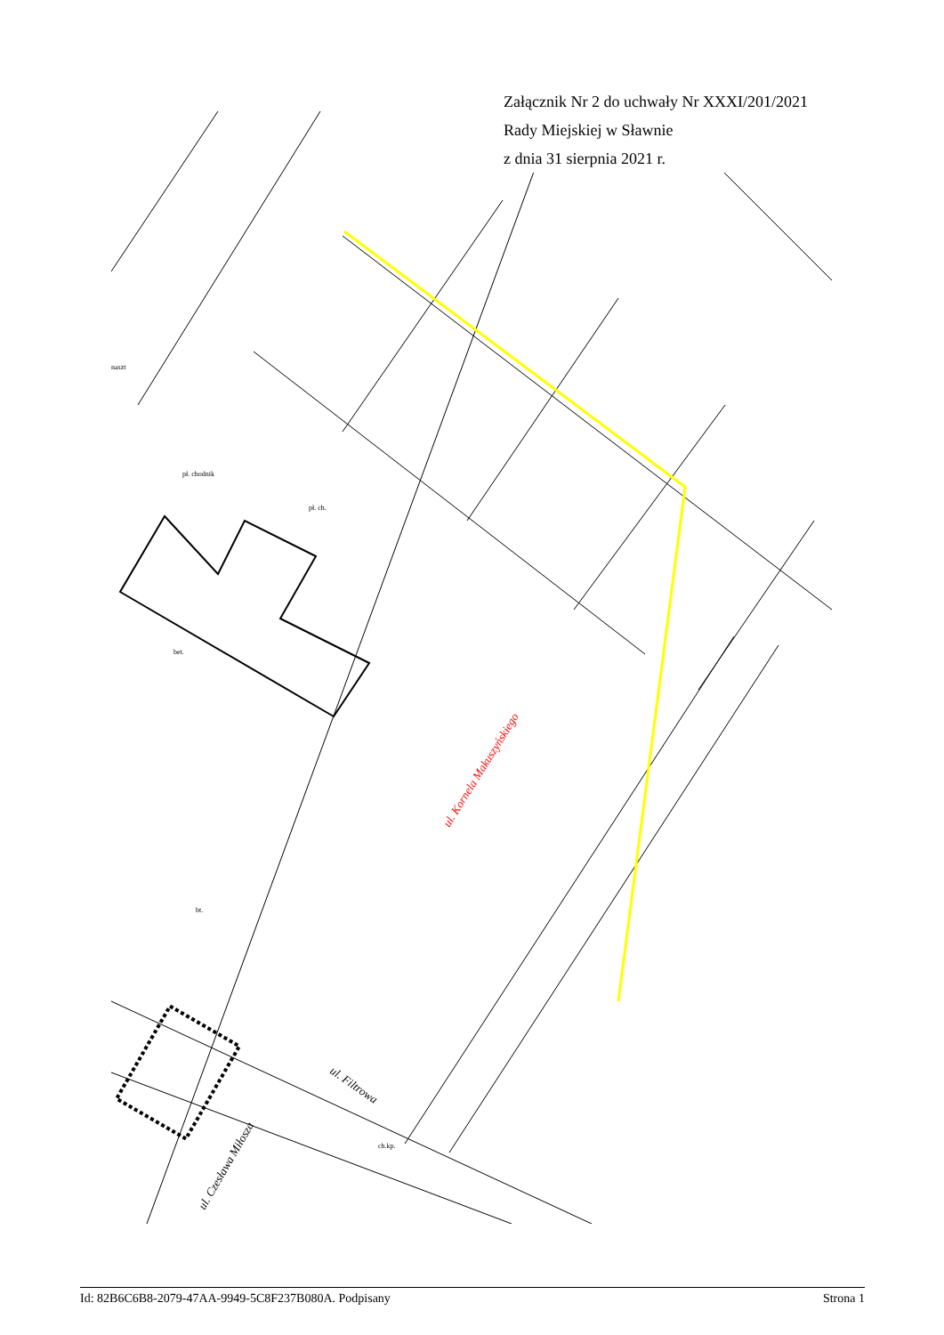Załącznik Nr 2 do uchwały Nr XXXI/201/2021
Rady Miejskiej w Sławnie
z dnia 31 sierpnia 2021 r.
ul. Kornela Makuszyńskiego
ul. Filtrowa
ul. Czesława Miłosza
pł. chodnik
bet.
naszt
pł. ch.
bt.
ch.kp.
Id: 82B6C6B8-2079-47AA-9949-5C8F237B080A. Podpisany Strona 1